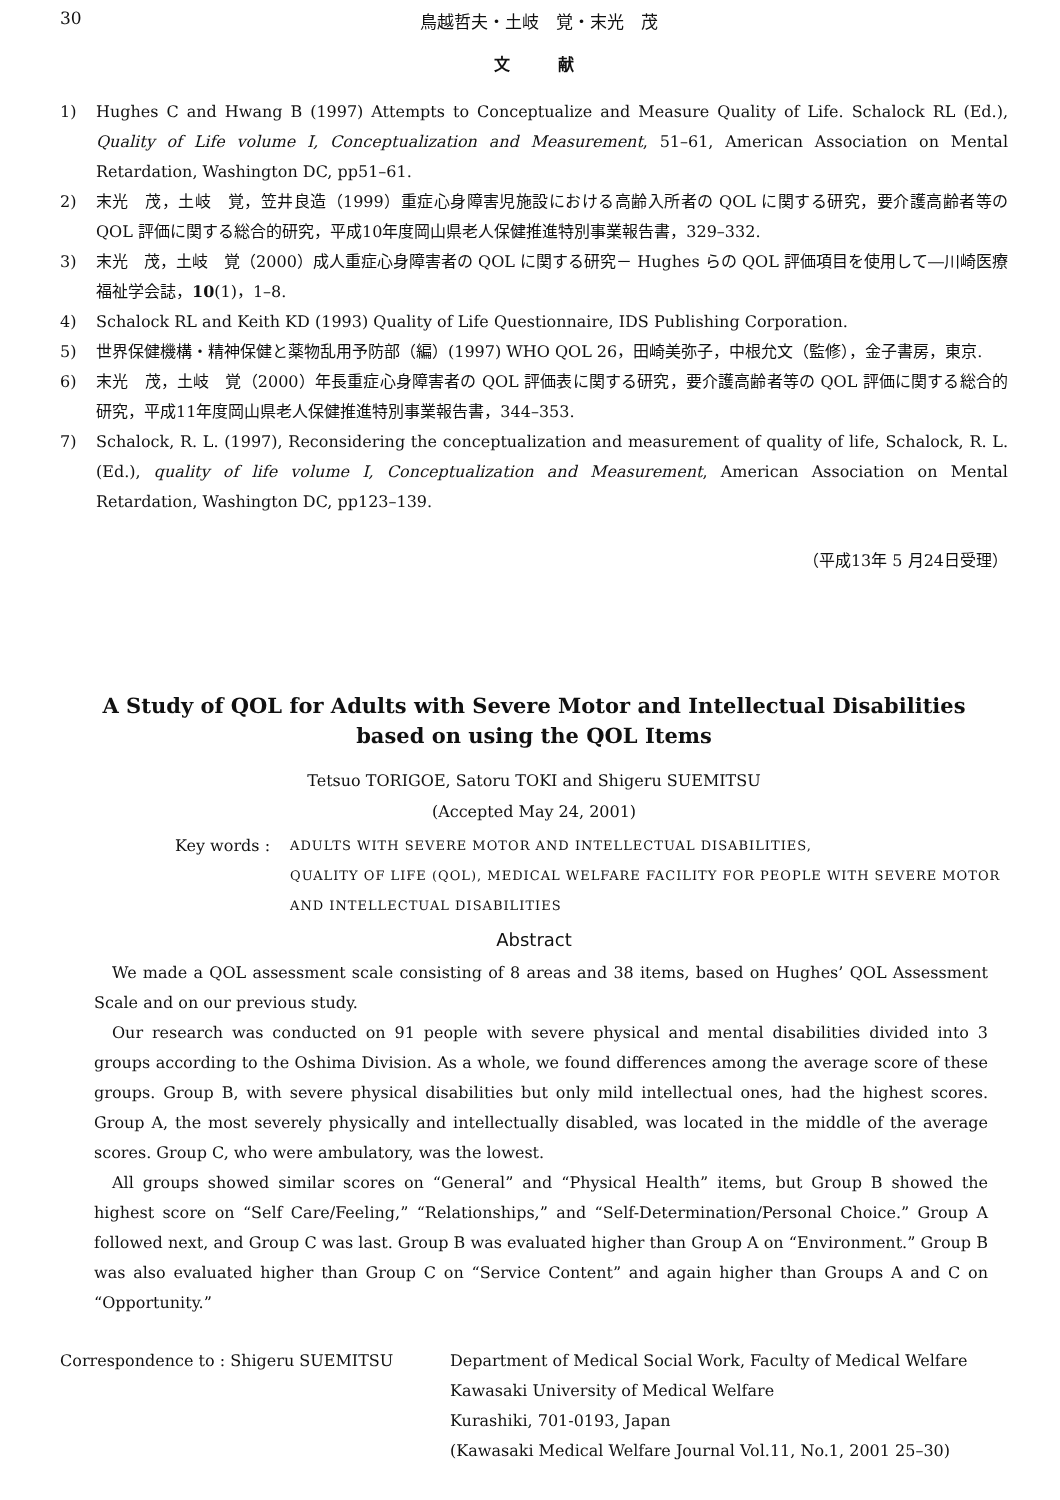30 鳥越哲夫・土岐　覚・末光　茂
文　　　献
1) Hughes C and Hwang B (1997) Attempts to Conceptualize and Measure Quality of Life. Schalock RL (Ed.), Quality of Life volume I, Conceptualization and Measurement, 51–61, American Association on Mental Retardation, Washington DC, pp51–61.
2) 末光　茂，土岐　覚，笠井良造（1999）重症心身障害児施設における高齢入所者の QOL に関する研究，要介護高齢者等の QOL 評価に関する総合的研究，平成10年度岡山県老人保健推進特別事業報告書，329–332.
3) 末光　茂，土岐　覚（2000）成人重症心身障害者の QOL に関する研究－ Hughes らの QOL 評価項目を使用して―川崎医療福祉学会誌，10(1)，1–8.
4) Schalock RL and Keith KD (1993) Quality of Life Questionnaire, IDS Publishing Corporation.
5) 世界保健機構・精神保健と薬物乱用予防部（編）(1997) WHO QOL 26，田崎美弥子，中根允文（監修），金子書房，東京.
6) 末光　茂，土岐　覚（2000）年長重症心身障害者の QOL 評価表に関する研究，要介護高齢者等の QOL 評価に関する総合的研究，平成11年度岡山県老人保健推進特別事業報告書，344–353.
7) Schalock, R. L. (1997), Reconsidering the conceptualization and measurement of quality of life, Schalock, R. L. (Ed.), quality of life volume I, Conceptualization and Measurement, American Association on Mental Retardation, Washington DC, pp123–139.
（平成13年 5 月24日受理）
A Study of QOL for Adults with Severe Motor and Intellectual Disabilities
based on using the QOL Items
Tetsuo TORIGOE, Satoru TOKI and Shigeru SUEMITSU
(Accepted May 24, 2001)
Key words : ADULTS WITH SEVERE MOTOR AND INTELLECTUAL DISABILITIES,
QUALITY OF LIFE (QOL), MEDICAL WELFARE FACILITY FOR PEOPLE WITH SEVERE MOTOR AND INTELLECTUAL DISABILITIES
Abstract
We made a QOL assessment scale consisting of 8 areas and 38 items, based on Hughes’ QOL Assessment Scale and on our previous study.
Our research was conducted on 91 people with severe physical and mental disabilities divided into 3 groups according to the Oshima Division. As a whole, we found differences among the average score of these groups. Group B, with severe physical disabilities but only mild intellectual ones, had the highest scores. Group A, the most severely physically and intellectually disabled, was located in the middle of the average scores. Group C, who were ambulatory, was the lowest.
All groups showed similar scores on “General” and “Physical Health” items, but Group B showed the highest score on “Self Care/Feeling,” “Relationships,” and “Self-Determination/Personal Choice.” Group A followed next, and Group C was last. Group B was evaluated higher than Group A on “Environment.” Group B was also evaluated higher than Group C on “Service Content” and again higher than Groups A and C on “Opportunity.”
Correspondence to : Shigeru SUEMITSU Department of Medical Social Work, Faculty of Medical Welfare
Kawasaki University of Medical Welfare
Kurashiki, 701-0193, Japan
(Kawasaki Medical Welfare Journal Vol.11, No.1, 2001 25–30)